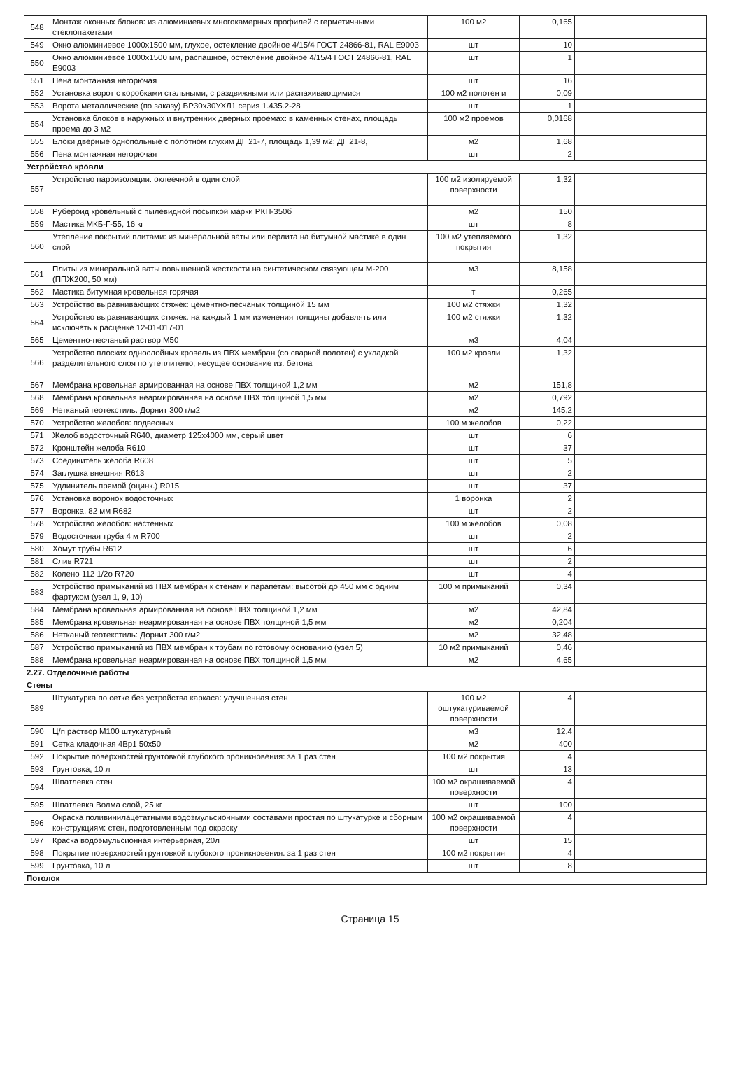| 548 | Монтаж оконных блоков: из алюминиевых многокамерных профилей с герметичными стеклопакетами | 100 м2 | 0,165 | |
| 549 | Окно алюминиевое 1000х1500 мм, глухое, остекление двойное 4/15/4 ГОСТ 24866-81, RAL E9003 | шт | 10 | |
| 550 | Окно алюминиевое 1000х1500 мм, распашное, остекление двойное 4/15/4 ГОСТ 24866-81, RAL E9003 | шт | 1 | |
| 551 | Пена монтажная негорючая | шт | 16 | |
| 552 | Установка ворот с коробками стальными, с раздвижными или распахивающимися | 100 м2 полотен и | 0,09 | |
| 553 | Ворота металлические (по заказу) ВР30х30УХЛ1 серия 1.435.2-28 | шт | 1 | |
| 554 | Установка блоков в наружных и внутренних дверных проемах: в каменных стенах, площадь проема до 3 м2 | 100 м2 проемов | 0,0168 | |
| 555 | Блоки дверные однопольные с полотном глухим ДГ 21-7, площадь 1,39 м2; ДГ 21-8, | м2 | 1,68 | |
| 556 | Пена монтажная негорючая | шт | 2 | |
| Устройство кровли | | | | |
| 557 | Устройство пароизоляции: оклеечной в один слой | 100 м2 изолируемой поверхности | 1,32 | |
| 558 | Рубероид кровельный с пылевидной посыпкой марки РКП-350б | м2 | 150 | |
| 559 | Мастика МКБ-Г-55, 16 кг | шт | 8 | |
| 560 | Утепление покрытий плитами: из минеральной ваты или перлита на битумной мастике в один слой | 100 м2 утепляемого покрытия | 1,32 | |
| 561 | Плиты из минеральной ваты повышенной жесткости на синтетическом связующем М-200 (ППЖ200, 50 мм) | м3 | 8,158 | |
| 562 | Мастика битумная кровельная горячая | т | 0,265 | |
| 563 | Устройство выравнивающих стяжек: цементно-песчаных толщиной 15 мм | 100 м2 стяжки | 1,32 | |
| 564 | Устройство выравнивающих стяжек: на каждый 1 мм изменения толщины добавлять или исключать к расценке 12-01-017-01 | 100 м2 стяжки | 1,32 | |
| 565 | Цементно-песчаный раствор М50 | м3 | 4,04 | |
| 566 | Устройство плоских однослойных кровель из ПВХ мембран (со сваркой полотен) с укладкой разделительного слоя по утеплителю, несущее основание из: бетона | 100 м2 кровли | 1,32 | |
| 567 | Мембрана кровельная армированная на основе ПВХ толщиной 1,2 мм | м2 | 151,8 | |
| 568 | Мембрана кровельная неармированная на основе ПВХ толщиной 1,5 мм | м2 | 0,792 | |
| 569 | Нетканый геотекстиль: Дорнит 300 г/м2 | м2 | 145,2 | |
| 570 | Устройство желобов: подвесных | 100 м желобов | 0,22 | |
| 571 | Желоб водосточный R640, диаметр 125х4000 мм, серый цвет | шт | 6 | |
| 572 | Кронштейн желоба R610 | шт | 37 | |
| 573 | Соединитель желоба R608 | шт | 5 | |
| 574 | Заглушка внешняя R613 | шт | 2 | |
| 575 | Удлинитель прямой (оцинк.) R015 | шт | 37 | |
| 576 | Установка воронок водосточных | 1 воронка | 2 | |
| 577 | Воронка, 82 мм R682 | шт | 2 | |
| 578 | Устройство желобов: настенных | 100 м желобов | 0,08 | |
| 579 | Водосточная труба 4 м R700 | шт | 2 | |
| 580 | Хомут трубы R612 | шт | 6 | |
| 581 | Слив R721 | шт | 2 | |
| 582 | Колено 112 1/2о R720 | шт | 4 | |
| 583 | Устройство примыканий из ПВХ мембран к стенам и парапетам: высотой до 450 мм с одним фартуком (узел 1, 9, 10) | 100 м примыканий | 0,34 | |
| 584 | Мембрана кровельная армированная на основе ПВХ толщиной 1,2 мм | м2 | 42,84 | |
| 585 | Мембрана кровельная неармированная на основе ПВХ толщиной 1,5 мм | м2 | 0,204 | |
| 586 | Нетканый геотекстиль: Дорнит 300 г/м2 | м2 | 32,48 | |
| 587 | Устройство примыканий из ПВХ мембран к трубам по готовому основанию (узел 5) | 10 м2 примыканий | 0,46 | |
| 588 | Мембрана кровельная неармированная на основе ПВХ толщиной 1,5 мм | м2 | 4,65 | |
| 2.27. Отделочные работы | | | | |
| Стены | | | | |
| 589 | Штукатурка по сетке без устройства каркаса: улучшенная стен | 100 м2 оштукатуриваемой поверхности | 4 | |
| 590 | Ц/п раствор М100 штукатурный | м3 | 12,4 | |
| 591 | Сетка кладочная 4Вр1 50х50 | м2 | 400 | |
| 592 | Покрытие поверхностей грунтовкой глубокого проникновения: за 1 раз стен | 100 м2 покрытия | 4 | |
| 593 | Грунтовка, 10 л | шт | 13 | |
| 594 | Шпатлевка стен | 100 м2 окрашиваемой поверхности | 4 | |
| 595 | Шпатлевка Волма слой, 25 кг | шт | 100 | |
| 596 | Окраска поливинилацетатными водоэмульсионными составами простая по штукатурке и сборным конструкциям: стен, подготовленным под окраску | 100 м2 окрашиваемой поверхности | 4 | |
| 597 | Краска водоэмульсионная интерьерная, 20л | шт | 15 | |
| 598 | Покрытие поверхностей грунтовкой глубокого проникновения: за 1 раз стен | 100 м2 покрытия | 4 | |
| 599 | Грунтовка, 10 л | шт | 8 | |
| Потолок | | | | |
Страница 15